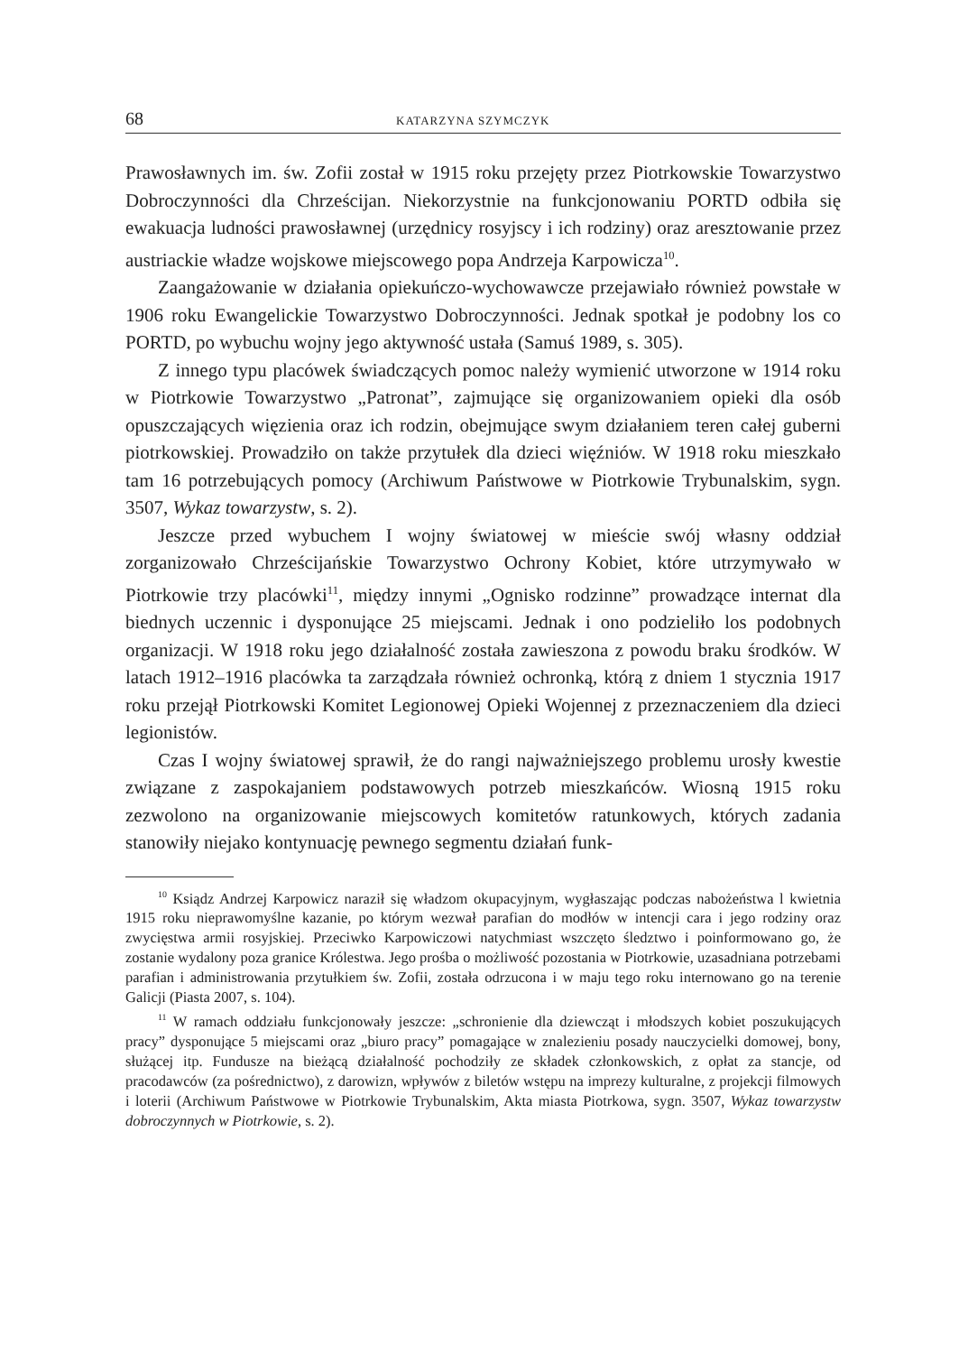68 KATARZYNA SZYMCZYK
Prawosławnych im. św. Zofii został w 1915 roku przejęty przez Piotrkowskie Towarzystwo Dobroczynności dla Chrześcijan. Niekorzystnie na funkcjonowaniu PORTD odbiła się ewakuacja ludności prawosławnej (urzędnicy rosyjscy i ich rodziny) oraz aresztowanie przez austriackie władze wojskowe miejscowego popa Andrzeja Karpowicza<sup>10</sup>.
Zaangażowanie w działania opiekuńczo-wychowawcze przejawiało również powstałe w 1906 roku Ewangelickie Towarzystwo Dobroczynności. Jednak spotkał je podobny los co PORTD, po wybuchu wojny jego aktywność ustała (Samuś 1989, s. 305).
Z innego typu placówek świadczących pomoc należy wymienić utworzone w 1914 roku w Piotrkowie Towarzystwo „Patronat”, zajmujące się organizowaniem opieki dla osób opuszczających więzienia oraz ich rodzin, obejmujące swym działaniem teren całej guberni piotrkowskiej. Prowadziło on także przytułek dla dzieci więźniów. W 1918 roku mieszkało tam 16 potrzebujących pomocy (Archiwum Państwowe w Piotrkowie Trybunalskim, sygn. 3507, Wykaz towarzystw, s. 2).
Jeszcze przed wybuchem I wojny światowej w mieście swój własny oddział zorganizowało Chrześcijańskie Towarzystwo Ochrony Kobiet, które utrzymywało w Piotrkowie trzy placówki<sup>11</sup>, między innymi „Ognisko rodzinne” prowadzące internat dla biednych uczennic i dysponujące 25 miejscami. Jednak i ono podzieliło los podobnych organizacji. W 1918 roku jego działalność została zawieszona z powodu braku środków. W latach 1912–1916 placówka ta zarządzała również ochronką, którą z dniem 1 stycznia 1917 roku przejął Piotrkowski Komitet Legionowej Opieki Wojennej z przeznaczeniem dla dzieci legionistów.
Czas I wojny światowej sprawił, że do rangi najważniejszego problemu urosły kwestie związane z zaspokajaniem podstawowych potrzeb mieszkańców. Wiosną 1915 roku zezwolono na organizowanie miejscowych komitetów ratunkowych, których zadania stanowiły niejako kontynuację pewnego segmentu działań funk-
<sup>10</sup> Ksiądz Andrzej Karpowicz naraził się władzom okupacyjnym, wygłaszając podczas nabożeństwa l kwietnia 1915 roku nieprawomyślne kazanie, po którym wezwał parafian do modłów w intencji cara i jego rodziny oraz zwycięstwa armii rosyjskiej. Przeciwko Karpowiczowi natychmiast wszczęto śledztwo i poinformowano go, że zostanie wydalony poza granice Królestwa. Jego prośba o możliwość pozostania w Piotrkowie, uzasadniana potrzebami parafian i administrowania przytułkiem św. Zofii, została odrzucona i w maju tego roku internowano go na terenie Galicji (Piasta 2007, s. 104).
<sup>11</sup> W ramach oddziału funkcjonowały jeszcze: „schronienie dla dziewcząt i młodszych kobiet poszukujących pracy” dysponujące 5 miejscami oraz „biuro pracy” pomagające w znalezieniu posady nauczycielki domowej, bony, służącej itp. Fundusze na bieżącą działalność pochodziły ze składek członkowskich, z opłat za stancje, od pracodawców (za pośrednictwo), z darowizn, wpływów z biletów wstępu na imprezy kulturalne, z projekcji filmowych i loterii (Archiwum Państwowe w Piotrkowie Trybunalskim, Akta miasta Piotrkowa, sygn. 3507, Wykaz towarzystw dobroczynnych w Piotrkowie, s. 2).